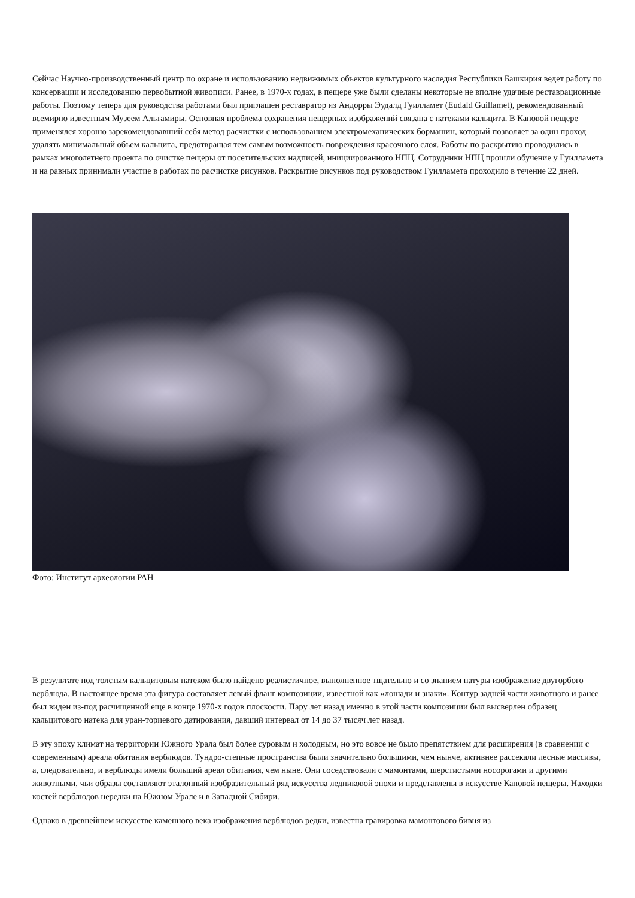Сейчас Научно-производственный центр по охране и использованию недвижимых объектов культурного наследия Республики Башкирия ведет работу по консервации и исследованию первобытной живописи. Ранее, в 1970-х годах, в пещере уже были сделаны некоторые не вполне удачные реставрационные работы. Поэтому теперь для руководства работами был приглашен реставратор из Андорры Эудалд Гуилламет (Eudald Guillamet), рекомендованный всемирно известным Музеем Альтамиры. Основная проблема сохранения пещерных изображений связана с натеками кальцита. В Каповой пещере применялся хорошо зарекомендовавший себя метод расчистки с использованием электромеханических бормашин, который позволяет за один проход удалять минимальный объем кальцита, предотвращая тем самым возможность повреждения красочного слоя. Работы по раскрытию проводились в рамках многолетнего проекта по очистке пещеры от посетительских надписей, инициированного НПЦ. Сотрудники НПЦ прошли обучение у Гуилламета и на равных принимали участие в работах по расчистке рисунков. Раскрытие рисунков под руководством Гуилламета проходило в течение 22 дней.
Фото: Институт археологии РАН
В результате под толстым кальцитовым натеком было найдено реалистичное, выполненное тщательно и со знанием натуры изображение двугорбого верблюда. В настоящее время эта фигура составляет левый фланг композиции, известной как «лошади и знаки». Контур задней части животного и ранее был виден из-под расчищенной еще в конце 1970-х годов плоскости. Пару лет назад именно в этой части композиции был высверлен образец кальцитового натека для уран-ториевого датирования, давший интервал от 14 до 37 тысяч лет назад.
В эту эпоху климат на территории Южного Урала был более суровым и холодным, но это вовсе не было препятствием для расширения (в сравнении с современным) ареала обитания верблюдов. Тундро-степные пространства были значительно большими, чем нынче, активнее рассекали лесные массивы, а, следовательно, и верблюды имели больший ареал обитания, чем ныне. Они соседствовали с мамонтами, шерстистыми носорогами и другими животными, чьи образы составляют эталонный изобразительный ряд искусства ледниковой эпохи и представлены в искусстве Каповой пещеры. Находки костей верблюдов нередки на Южном Урале и в Западной Сибири.
Однако в древнейшем искусстве каменного века изображения верблюдов редки, известна гравировка мамонтового бивня из